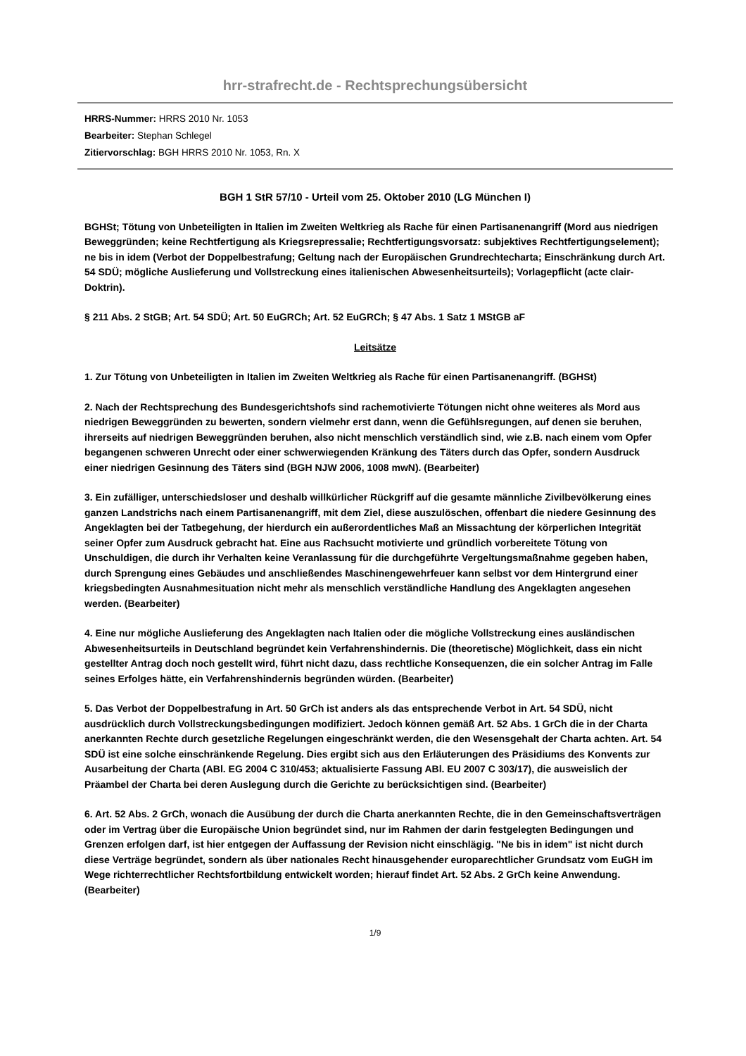hrr-strafrecht.de - Rechtsprechungsübersicht
HRRS-Nummer: HRRS 2010 Nr. 1053
Bearbeiter: Stephan Schlegel
Zitiervorschlag: BGH HRRS 2010 Nr. 1053, Rn. X
BGH 1 StR 57/10 - Urteil vom 25. Oktober 2010 (LG München I)
BGHSt; Tötung von Unbeteiligten in Italien im Zweiten Weltkrieg als Rache für einen Partisanenangriff (Mord aus niedrigen Beweggründen; keine Rechtfertigung als Kriegsrepressalie; Rechtfertigungsvorsatz: subjektives Rechtfertigungselement); ne bis in idem (Verbot der Doppelbestrafung; Geltung nach der Europäischen Grundrechtecharta; Einschränkung durch Art. 54 SDÜ; mögliche Auslieferung und Vollstreckung eines italienischen Abwesenheitsurteils); Vorlagepflicht (acte clair-Doktrin).
§ 211 Abs. 2 StGB; Art. 54 SDÜ; Art. 50 EuGRCh; Art. 52 EuGRCh; § 47 Abs. 1 Satz 1 MStGB aF
Leitsätze
1. Zur Tötung von Unbeteiligten in Italien im Zweiten Weltkrieg als Rache für einen Partisanenangriff. (BGHSt)
2. Nach der Rechtsprechung des Bundesgerichtshofs sind rachemotivierte Tötungen nicht ohne weiteres als Mord aus niedrigen Beweggründen zu bewerten, sondern vielmehr erst dann, wenn die Gefühlsregungen, auf denen sie beruhen, ihrerseits auf niedrigen Beweggründen beruhen, also nicht menschlich verständlich sind, wie z.B. nach einem vom Opfer begangenen schweren Unrecht oder einer schwerwiegenden Kränkung des Täters durch das Opfer, sondern Ausdruck einer niedrigen Gesinnung des Täters sind (BGH NJW 2006, 1008 mwN). (Bearbeiter)
3. Ein zufälliger, unterschiedsloser und deshalb willkürlicher Rückgriff auf die gesamte männliche Zivilbevölkerung eines ganzen Landstrichs nach einem Partisanenangriff, mit dem Ziel, diese auszulöschen, offenbart die niedere Gesinnung des Angeklagten bei der Tatbegehung, der hierdurch ein außerordentliches Maß an Missachtung der körperlichen Integrität seiner Opfer zum Ausdruck gebracht hat. Eine aus Rachsucht motivierte und gründlich vorbereitete Tötung von Unschuldigen, die durch ihr Verhalten keine Veranlassung für die durchgeführte Vergeltungsmaßnahme gegeben haben, durch Sprengung eines Gebäudes und anschließendes Maschinengewehrfeuer kann selbst vor dem Hintergrund einer kriegsbedingten Ausnahmesituation nicht mehr als menschlich verständliche Handlung des Angeklagten angesehen werden. (Bearbeiter)
4. Eine nur mögliche Auslieferung des Angeklagten nach Italien oder die mögliche Vollstreckung eines ausländischen Abwesenheitsurteils in Deutschland begründet kein Verfahrenshindernis. Die (theoretische) Möglichkeit, dass ein nicht gestellter Antrag doch noch gestellt wird, führt nicht dazu, dass rechtliche Konsequenzen, die ein solcher Antrag im Falle seines Erfolges hätte, ein Verfahrenshindernis begründen würden. (Bearbeiter)
5. Das Verbot der Doppelbestrafung in Art. 50 GrCh ist anders als das entsprechende Verbot in Art. 54 SDÜ, nicht ausdrücklich durch Vollstreckungsbedingungen modifiziert. Jedoch können gemäß Art. 52 Abs. 1 GrCh die in der Charta anerkannten Rechte durch gesetzliche Regelungen eingeschränkt werden, die den Wesensgehalt der Charta achten. Art. 54 SDÜ ist eine solche einschränkende Regelung. Dies ergibt sich aus den Erläuterungen des Präsidiums des Konvents zur Ausarbeitung der Charta (ABl. EG 2004 C 310/453; aktualisierte Fassung ABl. EU 2007 C 303/17), die ausweislich der Präambel der Charta bei deren Auslegung durch die Gerichte zu berücksichtigen sind. (Bearbeiter)
6. Art. 52 Abs. 2 GrCh, wonach die Ausübung der durch die Charta anerkannten Rechte, die in den Gemeinschaftsverträgen oder im Vertrag über die Europäische Union begründet sind, nur im Rahmen der darin festgelegten Bedingungen und Grenzen erfolgen darf, ist hier entgegen der Auffassung der Revision nicht einschlägig. "Ne bis in idem" ist nicht durch diese Verträge begründet, sondern als über nationales Recht hinausgehender europarechtlicher Grundsatz vom EuGH im Wege richterrechtlicher Rechtsfortbildung entwickelt worden; hierauf findet Art. 52 Abs. 2 GrCh keine Anwendung. (Bearbeiter)
1/9